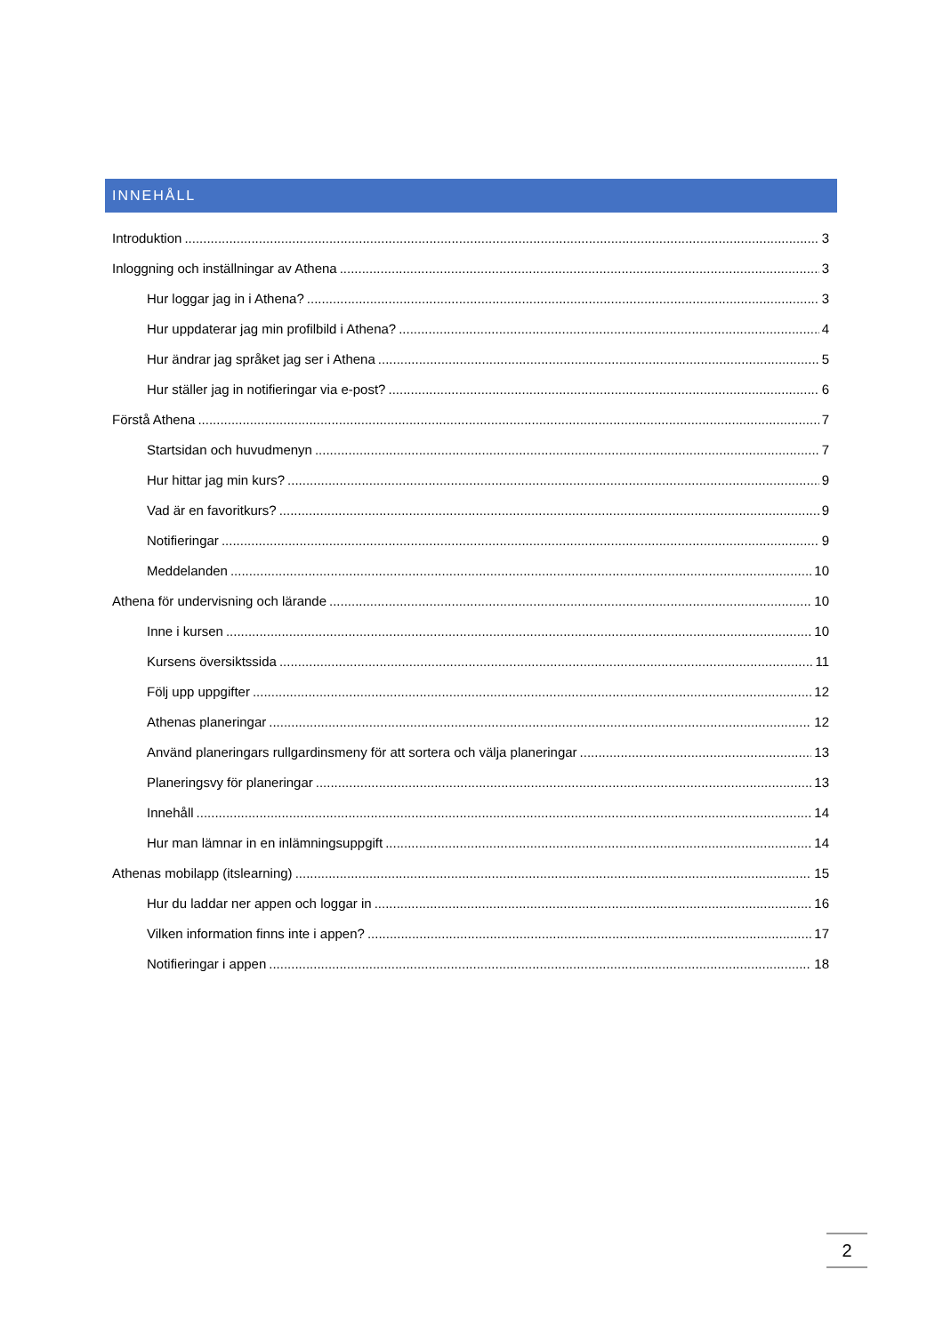INNEHÅLL
Introduktion 3
Inloggning och inställningar av Athena 3
Hur loggar jag in i Athena? 3
Hur uppdaterar jag min profilbild i Athena? 4
Hur ändrar jag språket jag ser i Athena 5
Hur ställer jag in notifieringar via e-post? 6
Förstå Athena 7
Startsidan och huvudmenyn 7
Hur hittar jag min kurs? 9
Vad är en favoritkurs? 9
Notifieringar 9
Meddelanden 10
Athena för undervisning och lärande 10
Inne i kursen 10
Kursens översiktssida 11
Följ upp uppgifter 12
Athenas planeringar 12
Använd planeringars rullgardinsmeny för att sortera och välja planeringar 13
Planeringsvy för planeringar 13
Innehåll 14
Hur man lämnar in en inlämningsuppgift 14
Athenas mobilapp (itslearning) 15
Hur du laddar ner appen och loggar in 16
Vilken information finns inte i appen? 17
Notifieringar i appen 18
2